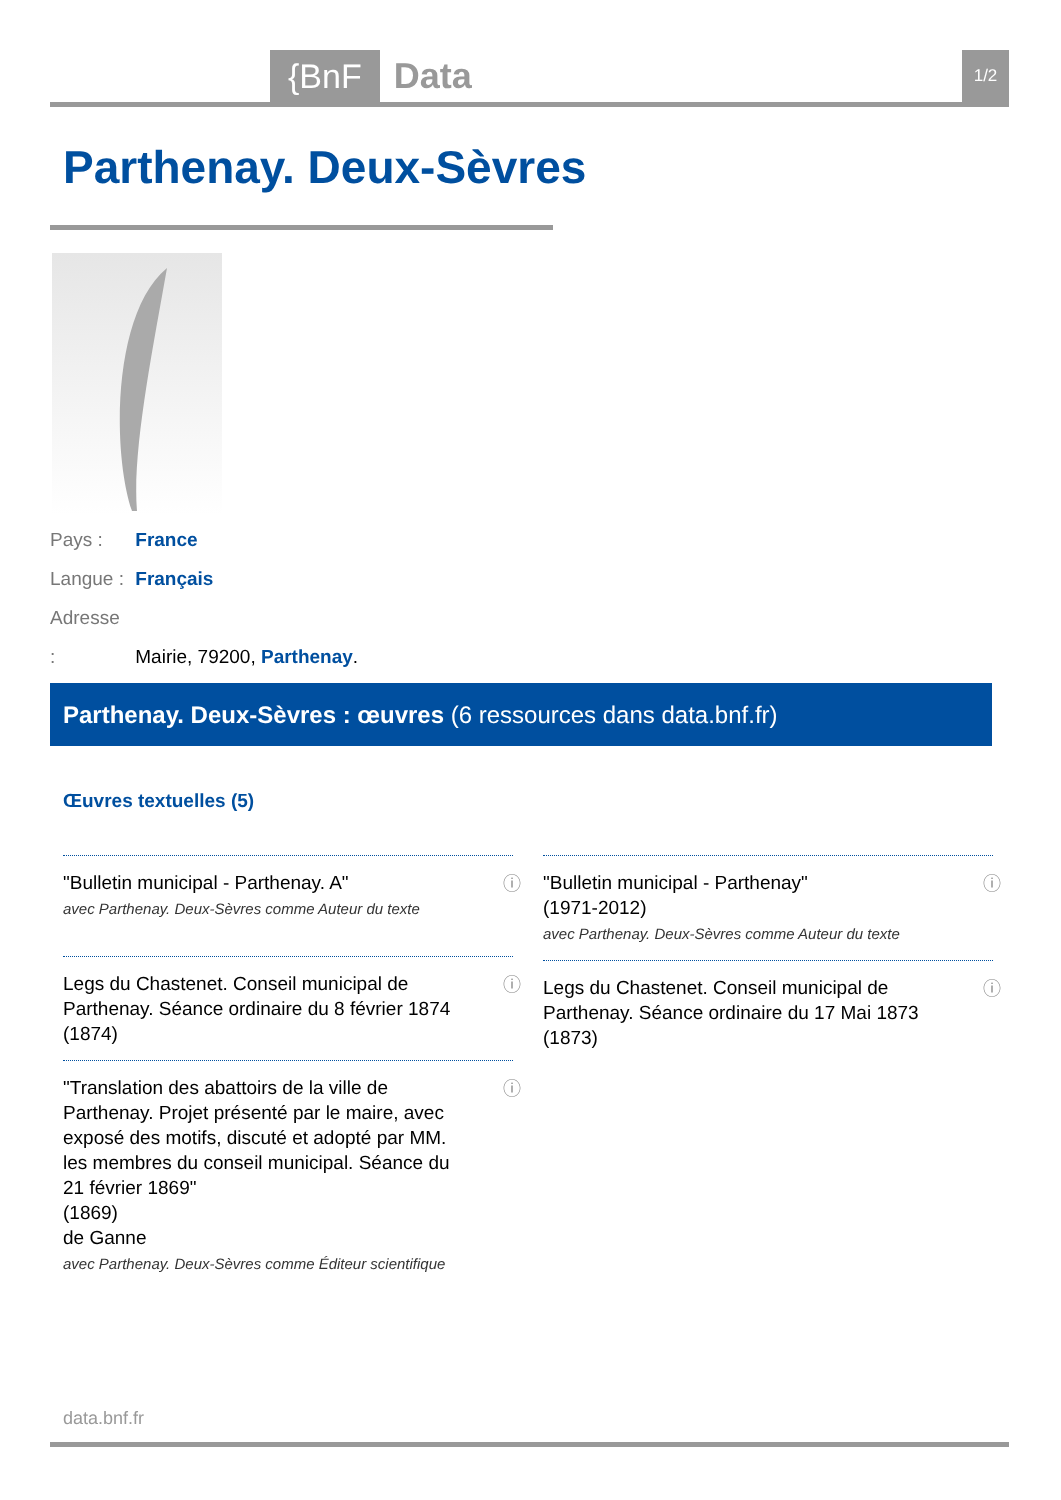{BnF Data 1/2
Parthenay. Deux-Sèvres
Pays : France
Langue : Français
Adresse : Mairie, 79200, Parthenay.
Parthenay. Deux-Sèvres : œuvres (6 ressources dans data.bnf.fr)
Œuvres textuelles (5)
"Bulletin municipal - Parthenay. A"
avec Parthenay. Deux-Sèvres comme Auteur du texte
ⓘ
Legs du Chastenet. Conseil municipal de Parthenay. Séance ordinaire du 8 février 1874
(1874)
ⓘ
"Translation des abattoirs de la ville de Parthenay. Projet présenté par le maire, avec exposé des motifs, discuté et adopté par MM. les membres du conseil municipal. Séance du 21 février 1869"
(1869)
de Ganne
avec Parthenay. Deux-Sèvres comme Éditeur scientifique
ⓘ
"Bulletin municipal - Parthenay"
(1971-2012)
avec Parthenay. Deux-Sèvres comme Auteur du texte
ⓘ
Legs du Chastenet. Conseil municipal de Parthenay. Séance ordinaire du 17 Mai 1873
(1873)
ⓘ
data.bnf.fr